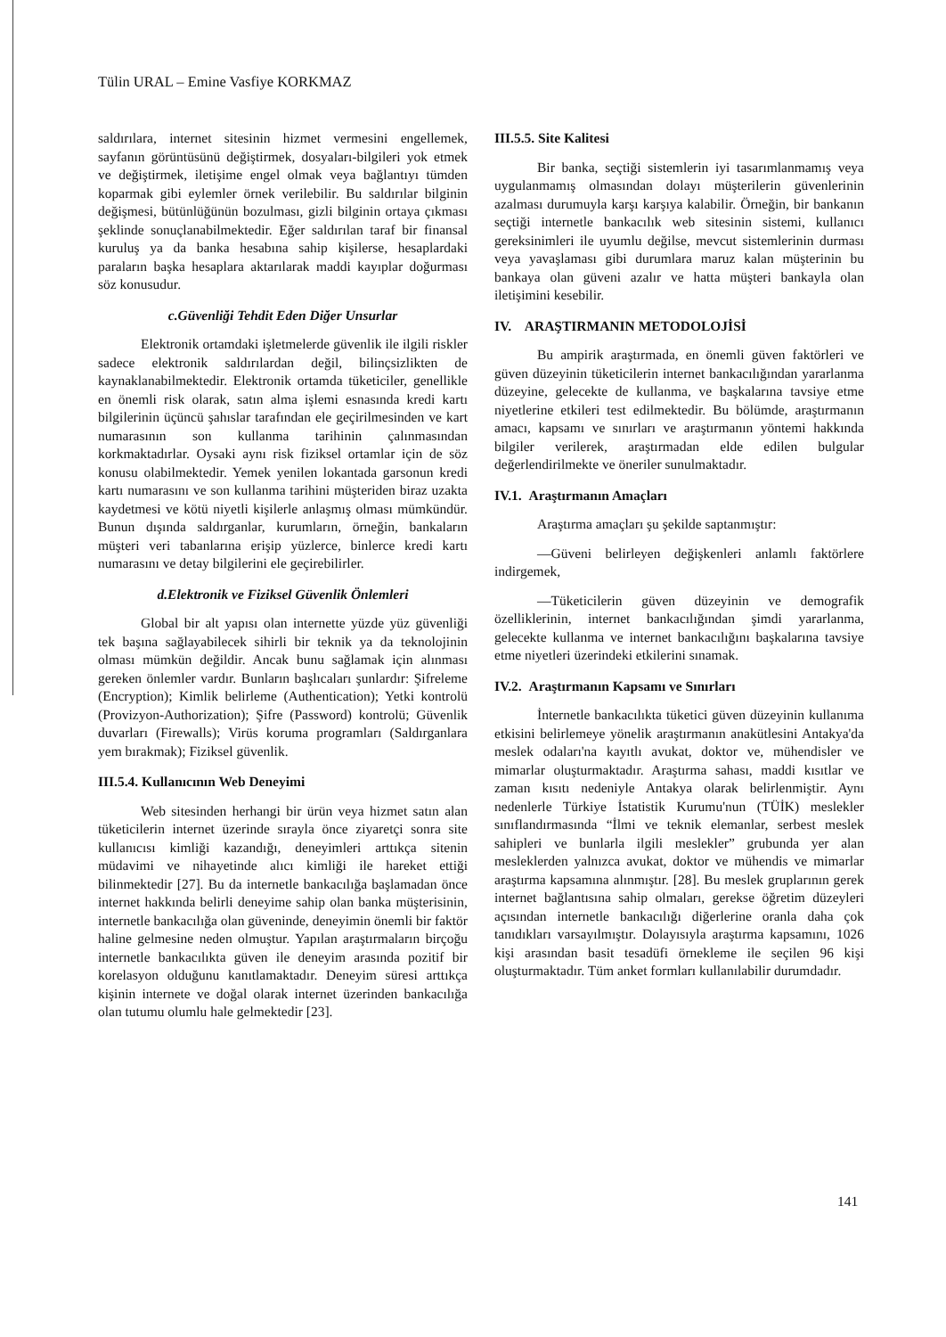Tülin URAL – Emine Vasfiye KORKMAZ
saldırılara, internet sitesinin hizmet vermesini engellemek, sayfanın görüntüsünü değiştirmek, dosyaları-bilgileri yok etmek ve değiştirmek, iletişime engel olmak veya bağlantıyı tümden koparmak gibi eylemler örnek verilebilir. Bu saldırılar bilginin değişmesi, bütünlüğünün bozulması, gizli bilginin ortaya çıkması şeklinde sonuçlanabilmektedir. Eğer saldırılan taraf bir finansal kuruluş ya da banka hesabına sahip kişilerse, hesaplardaki paraların başka hesaplara aktarılarak maddi kayıplar doğurması söz konusudur.
c.Güvenliği Tehdit Eden Diğer Unsurlar
Elektronik ortamdaki işletmelerde güvenlik ile ilgili riskler sadece elektronik saldırılardan değil, bilinçsizlikten de kaynaklanabilmektedir. Elektronik ortamda tüketiciler, genellikle en önemli risk olarak, satın alma işlemi esnasında kredi kartı bilgilerinin üçüncü şahıslar tarafından ele geçirilmesinden ve kart numarasının son kullanma tarihinin çalınmasından korkmaktadırlar. Oysaki aynı risk fiziksel ortamlar için de söz konusu olabilmektedir. Yemek yenilen lokantada garsonun kredi kartı numarasını ve son kullanma tarihini müşteriden biraz uzakta kaydetmesi ve kötü niyetli kişilerle anlaşmış olması mümkündür. Bunun dışında saldırganlar, kurumların, örneğin, bankaların müşteri veri tabanlarına erişip yüzlerce, binlerce kredi kartı numarasını ve detay bilgilerini ele geçirebilirler.
d.Elektronik ve Fiziksel Güvenlik Önlemleri
Global bir alt yapısı olan internette yüzde yüz güvenliği tek başına sağlayabilecek sihirli bir teknik ya da teknolojinin olması mümkün değildir. Ancak bunu sağlamak için alınması gereken önlemler vardır. Bunların başlıcaları şunlardır: Şifreleme (Encryption); Kimlik belirleme (Authentication); Yetki kontrolü (Provizyon-Authorization); Şifre (Password) kontrolü; Güvenlik duvarları (Firewalls); Virüs koruma programları (Saldırganlara yem bırakmak); Fiziksel güvenlik.
III.5.4. Kullanıcının Web Deneyimi
Web sitesinden herhangi bir ürün veya hizmet satın alan tüketicilerin internet üzerinde sırayla önce ziyaretçi sonra site kullanıcısı kimliği kazandığı, deneyimleri arttıkça sitenin müdavimi ve nihayetinde alıcı kimliği ile hareket ettiği bilinmektedir [27]. Bu da internetle bankacılığa başlamadan önce internet hakkında belirli deneyime sahip olan banka müşterisinin, internetle bankacılığa olan güveninde, deneyimin önemli bir faktör haline gelmesine neden olmuştur. Yapılan araştırmaların birçoğu internetle bankacılıkta güven ile deneyim arasında pozitif bir korelasyon olduğunu kanıtlamaktadır. Deneyim süresi arttıkça kişinin internete ve doğal olarak internet üzerinden bankacılığa olan tutumu olumlu hale gelmektedir [23].
III.5.5. Site Kalitesi
Bir banka, seçtiği sistemlerin iyi tasarımlanmamış veya uygulanmamış olmasından dolayı müşterilerin güvenlerinin azalması durumuyla karşı karşıya kalabilir. Örneğin, bir bankanın seçtiği internetle bankacılık web sitesinin sistemi, kullanıcı gereksinimleri ile uyumlu değilse, mevcut sistemlerinin durması veya yavaşlaması gibi durumlara maruz kalan müşterinin bu bankaya olan güveni azalır ve hatta müşteri bankayla olan iletişimini kesebilir.
IV. ARAŞTIRMANIN METODOLOJİSİ
Bu ampirik araştırmada, en önemli güven faktörleri ve güven düzeyinin tüketicilerin internet bankacılığından yararlanma düzeyine, gelecekte de kullanma, ve başkalarına tavsiye etme niyetlerine etkileri test edilmektedir. Bu bölümde, araştırmanın amacı, kapsamı ve sınırları ve araştırmanın yöntemi hakkında bilgiler verilerek, araştırmadan elde edilen bulgular değerlendirilmekte ve öneriler sunulmaktadır.
IV.1. Araştırmanın Amaçları
Araştırma amaçları şu şekilde saptanmıştır:
—Güveni belirleyen değişkenleri anlamlı faktörlere indirgemek,
—Tüketicilerin güven düzeyinin ve demografik özelliklerinin, internet bankacılığından şimdi yararlanma, gelecekte kullanma ve internet bankacılığını başkalarına tavsiye etme niyetleri üzerindeki etkilerini sınamak.
IV.2. Araştırmanın Kapsamı ve Sınırları
İnternetle bankacılıkta tüketici güven düzeyinin kullanıma etkisini belirlemeye yönelik araştırmanın anakütlesini Antakya'da meslek odaları'na kayıtlı avukat, doktor ve, mühendisler ve mimarlar oluşturmaktadır. Araştırma sahası, maddi kısıtlar ve zaman kısıtı nedeniyle Antakya olarak belirlenmiştir. Aynı nedenlerle Türkiye İstatistik Kurumu'nun (TÜİK) meslekler sınıflandırmasında “İlmi ve teknik elemanlar, serbest meslek sahipleri ve bunlarla ilgili meslekler” grubunda yer alan mesleklerden yalnızca avukat, doktor ve mühendis ve mimarlar araştırma kapsamına alınmıştır. [28]. Bu meslek gruplarının gerek internet bağlantısına sahip olmaları, gerekse öğretim düzeyleri açısından internetle bankacılığı diğerlerine oranla daha çok tanıdıkları varsayılmıştır. Dolayısıyla araştırma kapsamını, 1026 kişi arasından basit tesadüfi örnekleme ile seçilen 96 kişi oluşturmaktadır. Tüm anket formları kullanılabilir durumdadır.
141